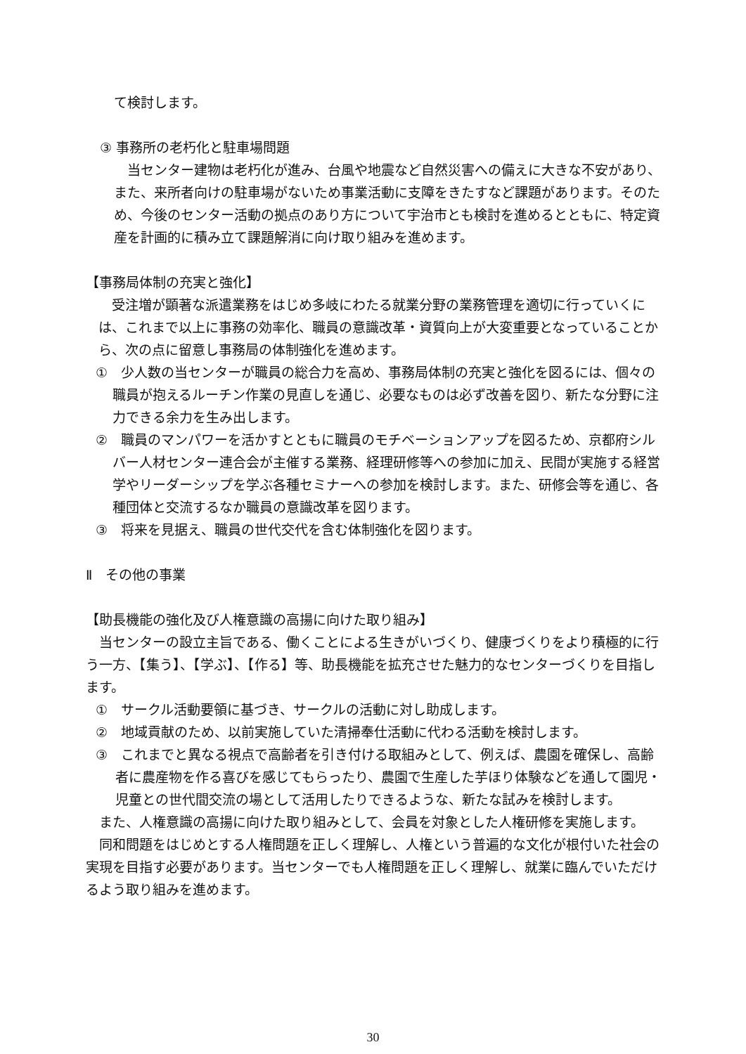て検討します。
③ 事務所の老朽化と駐車場問題
　当センター建物は老朽化が進み、台風や地震など自然災害への備えに大きな不安があり、また、来所者向けの駐車場がないため事業活動に支障をきたすなど課題があります。そのため、今後のセンター活動の拠点のあり方について宇治市とも検討を進めるとともに、特定資産を計画的に積み立て課題解消に向け取り組みを進めます。
【事務局体制の充実と強化】
　受注増が顕著な派遣業務をはじめ多岐にわたる就業分野の業務管理を適切に行っていくには、これまで以上に事務の効率化、職員の意識改革・資質向上が大変重要となっていることから、次の点に留意し事務局の体制強化を進めます。
①　少人数の当センターが職員の総合力を高め、事務局体制の充実と強化を図るには、個々の職員が抱えるルーチン作業の見直しを通じ、必要なものは必ず改善を図り、新たな分野に注力できる余力を生み出します。
②　職員のマンパワーを活かすとともに職員のモチベーションアップを図るため、京都府シルバー人材センター連合会が主催する業務、経理研修等への参加に加え、民間が実施する経営学やリーダーシップを学ぶ各種セミナーへの参加を検討します。また、研修会等を通じ、各種団体と交流するなか職員の意識改革を図ります。
③　将来を見据え、職員の世代交代を含む体制強化を図ります。
Ⅱ　その他の事業
【助長機能の強化及び人権意識の高揚に向けた取り組み】
　当センターの設立主旨である、働くことによる生きがいづくり、健康づくりをより積極的に行う一方、【集う】、【学ぶ】、【作る】等、助長機能を拡充させた魅力的なセンターづくりを目指します。
①　サークル活動要領に基づき、サークルの活動に対し助成します。
②　地域貢献のため、以前実施していた清掃奉仕活動に代わる活動を検討します。
③　これまでと異なる視点で高齢者を引き付ける取組みとして、例えば、農園を確保し、高齢者に農産物を作る喜びを感じてもらったり、農園で生産した芋ほり体験などを通して園児・児童との世代間交流の場として活用したりできるような、新たな試みを検討します。
　また、人権意識の高揚に向けた取り組みとして、会員を対象とした人権研修を実施します。
　同和問題をはじめとする人権問題を正しく理解し、人権という普遍的な文化が根付いた社会の実現を目指す必要があります。当センターでも人権問題を正しく理解し、就業に臨んでいただけるよう取り組みを進めます。
30